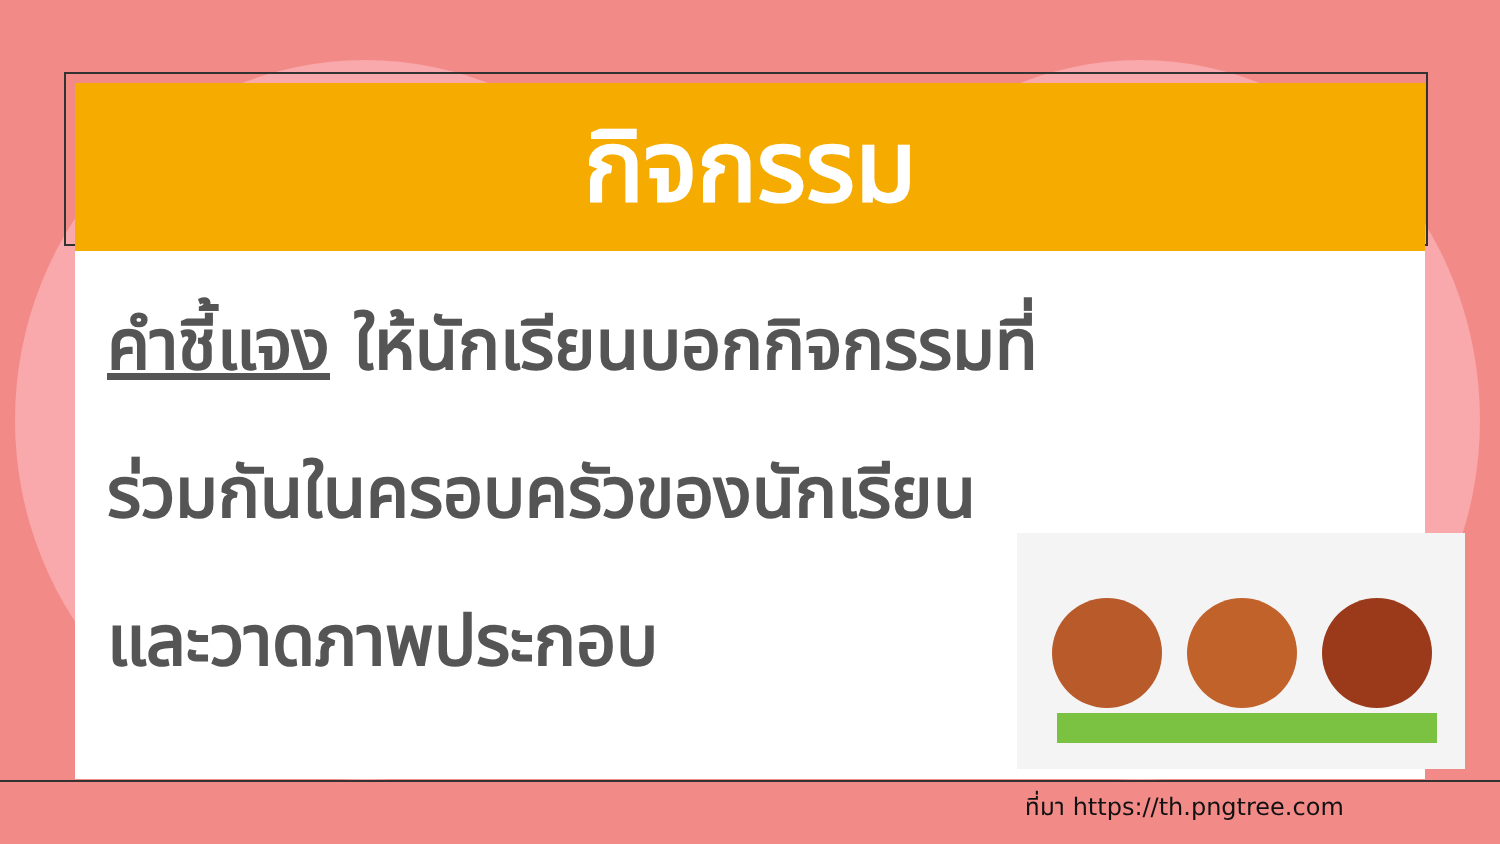กิจกรรม
คำชี้แจง ให้นักเรียนบอกกิจกรรมที่
ร่วมกันในครอบครัวของนักเรียน
และวาดภาพประกอบ
ที่มา https://th.pngtree.com